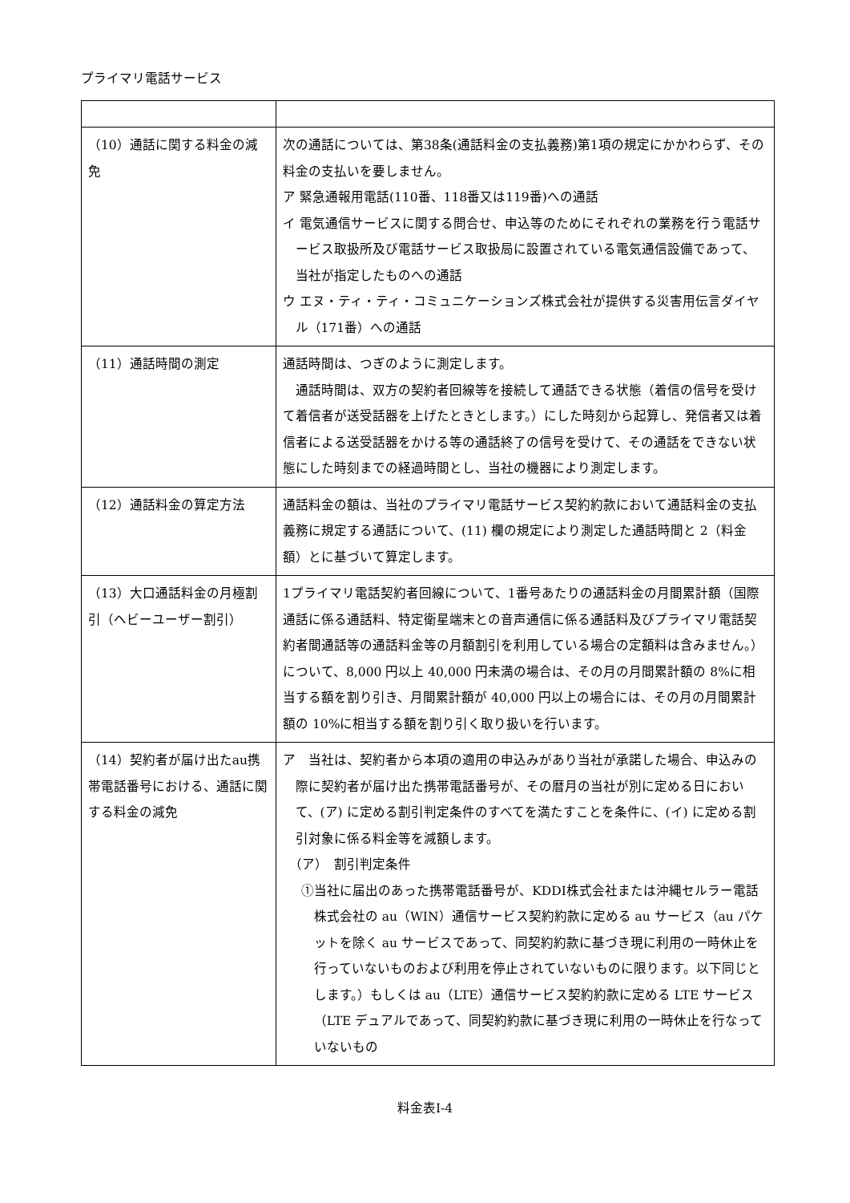プライマリ電話サービス
| （10）通話に関する料金の減免 | 次の通話については、第38条(通話料金の支払義務)第1項の規定にかかわらず、その料金の支払いを要しません。 ア 緊急通報用電話(110番、118番又は119番)への通話 イ 電気通信サービスに関する問合せ、申込等のためにそれぞれの業務を行う電話サービス取扱所及び電話サービス取扱局に設置されている電気通信設備であって、当社が指定したものへの通話 ウ エヌ・ティ・ティ・コミュニケーションズ株式会社が提供する災害用伝言ダイヤル（171番）への通話 |
| （11）通話時間の測定 | 通話時間は、つぎのように測定します。 通話時間は、双方の契約者回線等を接続して通話できる状態（着信の信号を受けて着信者が送受話器を上げたときとします。）にした時刻から起算し、発信者又は着信者による送受話器をかける等の通話終了の信号を受けて、その通話をできない状態にした時刻までの経過時間とし、当社の機器により測定します。 |
| （12）通話料金の算定方法 | 通話料金の額は、当社のプライマリ電話サービス契約約款において通話料金の支払義務に規定する通話について、(11) 欄の規定により測定した通話時間と 2（料金額）とに基づいて算定します。 |
| （13）大口通話料金の月極割引（ヘビーユーザー割引） | 1プライマリ電話契約者回線について、1番号あたりの通話料金の月間累計額（国際通話に係る通話料、特定衛星端末との音声通信に係る通話料及びプライマリ電話契約者間通話等の通話料金等の月額割引を利用している場合の定額料は含みません。）について、8,000 円以上 40,000 円未満の場合は、その月の月間累計額の 8%に相当する額を割り引き、月間累計額が 40,000 円以上の場合には、その月の月間累計額の 10%に相当する額を割り引く取り扱いを行います。 |
| （14）契約者が届け出たau携帯電話番号における、通話に関する料金の減免 | ア 当社は、契約者から本項の適用の申込みがあり当社が承諾した場合、申込みの際に契約者が届け出た携帯電話番号が、その暦月の当社が別に定める日において、(ア) に定める割引判定条件のすべてを満たすことを条件に、(イ) に定める割引対象に係る料金等を減額します。 （ア） 割引判定条件 ①当社に届出のあった携帯電話番号が、KDDI株式会社または沖縄セルラー電話株式会社の au（WIN）通信サービス契約約款に定める au サービス（au パケットを除く au サービスであって、同契約約款に基づき現に利用の一時休止を行っていないものおよび利用を停止されていないものに限ります。以下同じとします。）もしくは au（LTE）通信サービス契約約款に定める LTE サービス（LTE デュアルであって、同契約約款に基づき現に利用の一時休止を行なっていないもの |
料金表Ⅰ-4